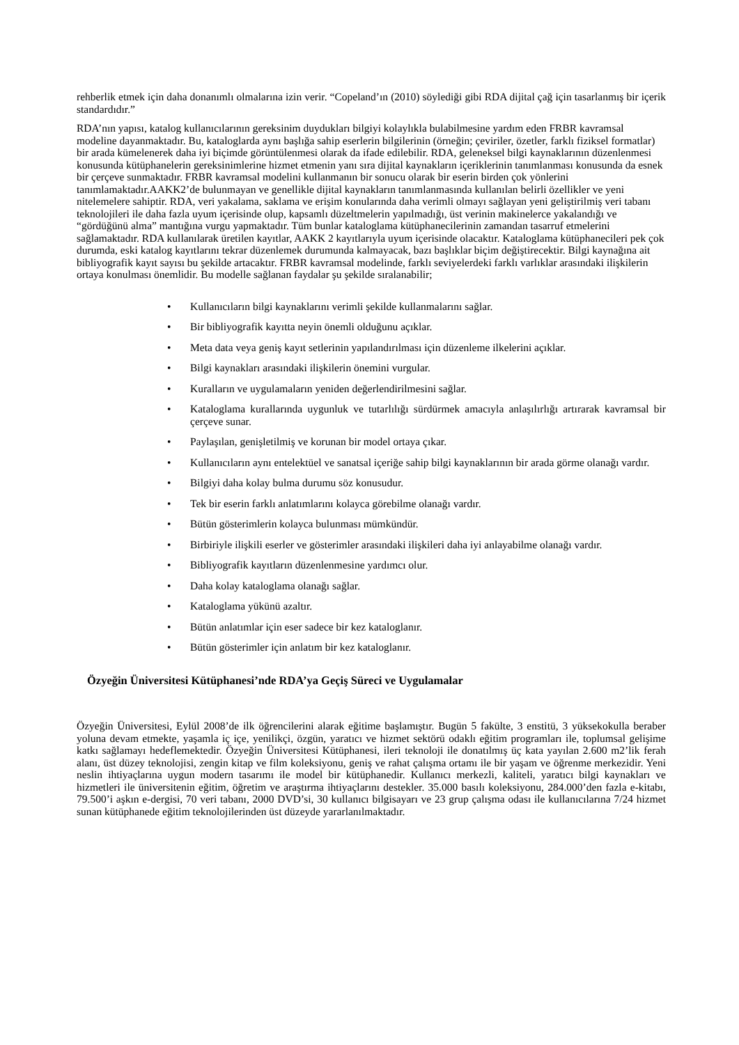rehberlik etmek için daha donanımlı olmalarına izin verir. “Copeland’ın (2010) söylediği gibi RDA dijital çağ için tasarlanmış bir içerik standardıdır.”
RDA’nın yapısı, katalog kullanıcılarının gereksinim duydukları bilgiyi kolaylıkla bulabilmesine yardım eden FRBR kavramsal modeline dayanmaktadır. Bu, kataloglarda aynı başlığa sahip eserlerin bilgilerinin (örneğin; çeviriler, özetler, farklı fiziksel formatlar) bir arada kümelenerek daha iyi biçimde görüntülenmesi olarak da ifade edilebilir. RDA, geleneksel bilgi kaynaklarının düzenlenmesi konusunda kütüphanelerin gereksinimlerine hizmet etmenin yanı sıra dijital kaynakların içeriklerinin tanımlanması konusunda da esnek bir çerçeve sunmaktadır. FRBR kavramsal modelini kullanmanın bir sonucu olarak bir eserin birden çok yönlerini tanımlamaktadır.AAKK2’de bulunmayan ve genellikle dijital kaynakların tanımlanmasında kullanılan belirli özellikler ve yeni nitelemelere sahiptir. RDA, veri yakalama, saklama ve erişim konularında daha verimli olmayı sağlayan yeni geliştirilmiş veri tabanı teknolojileri ile daha fazla uyum içerisinde olup, kapsamlı düzeltmelerin yapılmadığı, üst verinin makinelerce yakalandığı ve “gördüğünü alma” mantığına vurgu yapmaktadır. Tüm bunlar kataloglama kütüphanecilerinin zamandan tasarruf etmelerini sağlamaktadır. RDA kullanılarak üretilen kayıtlar, AAKK 2 kayıtlarıyla uyum içerisinde olacaktır. Kataloglama kütüphanecileri pek çok durumda, eski katalog kayıtlarını tekrar düzenlemek durumunda kalmayacak, bazı başlıklar biçim değiştirecektir. Bilgi kaynağına ait bibliyografik kayıt sayısı bu şekilde artacaktır. FRBR kavramsal modelinde, farklı seviyelerdeki farklı varlıklar arasındaki ilişkilerin ortaya konulması önemlidir. Bu modelle sağlanan faydalar şu şekilde sıralanabilir;
• Kullanıcıların bilgi kaynaklarını verimli şekilde kullanmalarını sağlar.
• Bir bibliyografik kayıtta neyin önemli olduğunu açıklar.
• Meta data veya geniş kayıt setlerinin yapılandırılması için düzenleme ilkelerini açıklar.
• Bilgi kaynakları arasındaki ilişkilerin önemini vurgular.
• Kuralların ve uygulamaların yeniden değerlendirilmesini sağlar.
• Kataloglama kurallarında uygunluk ve tutarlılığı sürdürmek amacıyla anlaşılırlığı artırarak kavramsal bir çerçeve sunar.
• Paylaşılan, genişletilmiş ve korunan bir model ortaya çıkar.
• Kullanıcıların aynı entelektüel ve sanatsal içeriğe sahip bilgi kaynaklarının bir arada görme olanağı vardır.
• Bilgiyi daha kolay bulma durumu söz konusudur.
• Tek bir eserin farklı anlatımlarını kolayca görebilme olanağı vardır.
• Bütün gösterimlerin kolayca bulunması mümkündür.
• Birbiriyle ilişkili eserler ve gösterimler arasındaki ilişkileri daha iyi anlayabilme olanağı vardır.
• Bibliyografik kayıtların düzenlenmesine yardımcı olur.
• Daha kolay kataloglama olanağı sağlar.
• Kataloglama yükünü azaltır.
• Bütün anlatımlar için eser sadece bir kez kataloglanır.
• Bütün gösterimler için anlatım bir kez kataloglanır.
Özyeğin Üniversitesi Kütüphanesi’nde RDA’ya Geçiş Süreci ve Uygulamalar
Özyeğin Üniversitesi, Eylül 2008’de ilk öğrencilerini alarak eğitime başlamıştır. Bugün 5 fakülte, 3 enstitü, 3 yüksekokulla beraber yoluna devam etmekte, yaşamla iç içe, yenilikçi, özgün, yaratıcı ve hizmet sektörü odaklı eğitim programları ile, toplumsal gelişime katkı sağlamayı hedeflemektedir. Özyeğin Üniversitesi Kütüphanesi, ileri teknoloji ile donatılmış üç kata yayılan 2.600 m2’lik ferah alanı, üst düzey teknolojisi, zengin kitap ve film koleksiyonu, geniş ve rahat çalışma ortamı ile bir yaşam ve öğrenme merkezidir. Yeni neslin ihtiyaçlarına uygun modern tasarımı ile model bir kütüphanedir. Kullanıcı merkezli, kaliteli, yaratıcı bilgi kaynakları ve hizmetleri ile üniversitenin eğitim, öğretim ve araştırma ihtiyaçlarını destekler. 35.000 basılı koleksiyonu, 284.000’den fazla e-kitabı, 79.500’i aşkın e-dergisi, 70 veri tabanı, 2000 DVD’si, 30 kullanıcı bilgisayarı ve 23 grup çalışma odası ile kullanıcılarına 7/24 hizmet sunan kütüphanede eğitim teknolojilerinden üst düzeyde yararlanılmaktadır.